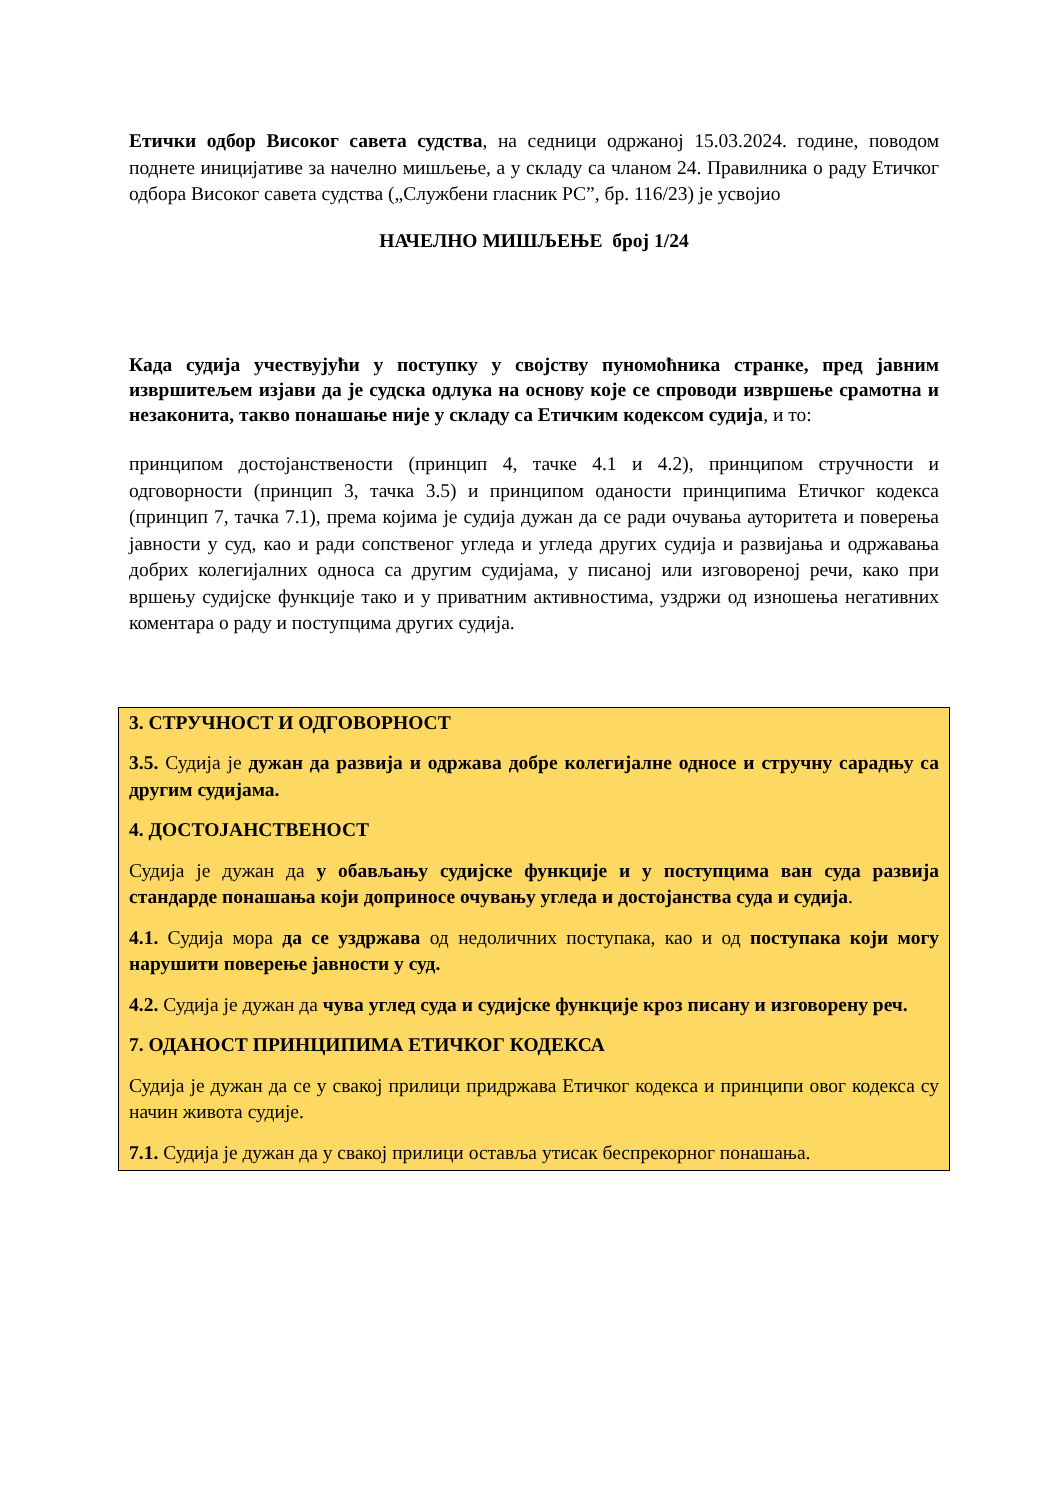Етички одбор Високог савета судства, на седници одржаној 15.03.2024. године, поводом поднете иницијативе за начелно мишљење, а у складу са чланом 24. Правилника о раду Етичког одбора Високог савета судства („Службени гласник РС”, бр. 116/23) је усвојио
НАЧЕЛНО МИШЉЕЊЕ број 1/24
Када судија учествујући у поступку у својству пуномоћника странке, пред јавним извршитељем изјави да је судска одлука на основу које се спроводи извршење срамотна и незаконита, такво понашање није у складу са Етичким кодексом судија, и то:
принципом достојанствености (принцип 4, тачке 4.1 и 4.2), принципом стручности и одговорности (принцип 3, тачка 3.5) и принципом оданости принципима Етичког кодекса (принцип 7, тачка 7.1), према којима је судија дужан да се ради очувања ауторитета и поверења јавности у суд, као и ради сопственог угледа и угледа других судија и развијања и одржавања добрих колегијалних односа са другим судијама, у писаној или изговореној речи, како при вршењу судијске функције тако и у приватним активностима, уздржи од изношења негативних коментара о раду и поступцима других судија.
3. СТРУЧНОСТ И ОДГОВОРНОСТ
3.5. Судија је дужан да развија и одржава добре колегијалне односе и стручну сарадњу са другим судијама.
4. ДОСТОЈАНСТВЕНОСТ
Судија је дужан да у обављању судијске функције и у поступцима ван суда развија стандарде понашања који доприносе очувању угледа и достојанства суда и судија.
4.1. Судија мора да се уздржава од недоличних поступака, као и од поступака који могу нарушити поверење јавности у суд.
4.2. Судија је дужан да чува углед суда и судијске функције кроз писану и изговорену реч.
7. ОДАНОСТ ПРИНЦИПИМА ЕТИЧКОГ КОДЕКСА
Судија је дужан да се у свакој прилици придржава Етичког кодекса и принципи овог кодекса су начин живота судије.
7.1. Судија је дужан да у свакој прилици оставља утисак беспрекорног понашања.